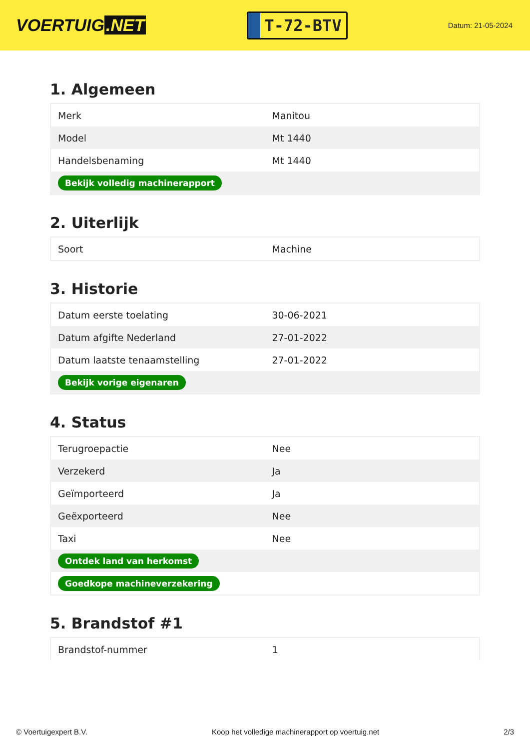VOERTUIG.NET
T-72-BTV
Datum: 21-05-2024
1. Algemeen
| Merk | Manitou |
| Model | Mt 1440 |
| Handelsbenaming | Mt 1440 |
| Bekijk volledig machinerapport | |
2. Uiterlijk
| Soort | Machine |
3. Historie
| Datum eerste toelating | 30-06-2021 |
| Datum afgifte Nederland | 27-01-2022 |
| Datum laatste tenaamstelling | 27-01-2022 |
| Bekijk vorige eigenaren | |
4. Status
| Terugroepactie | Nee |
| Verzekerd | Ja |
| Geïmporteerd | Ja |
| Geëxporteerd | Nee |
| Taxi | Nee |
| Ontdek land van herkomst | |
| Goedkope machineverzekering | |
5. Brandstof #1
| Brandstof-nummer | 1 |
© Voertuigexpert B.V. Koop het volledige machinerapport op voertuig.net 2/3